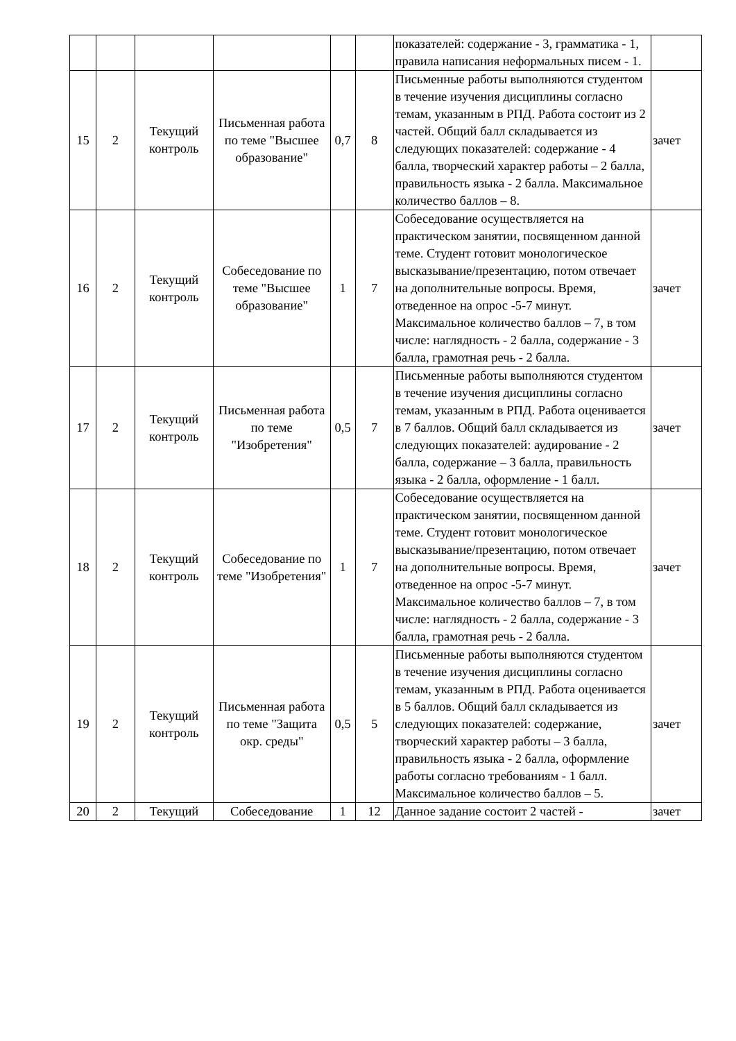| | | | | | | показателей: содержание - 3, грамматика - 1, правила написания неформальных писем - 1. | |
| 15 | 2 | Текущий контроль | Письменная работа по теме "Высшее образование" | 0,7 | 8 | Письменные работы выполняются студентом в течение изучения дисциплины согласно темам, указанным в РПД. Работа состоит из 2 частей. Общий балл складывается из следующих показателей: содержание - 4 балла, творческий характер работы – 2 балла, правильность языка - 2 балла. Максимальное количество баллов – 8. | зачет |
| 16 | 2 | Текущий контроль | Собеседование по теме "Высшее образование" | 1 | 7 | Собеседование осуществляется на практическом занятии, посвященном данной теме. Студент готовит монологическое высказывание/презентацию, потом отвечает на дополнительные вопросы. Время, отведенное на опрос -5-7 минут. Максимальное количество баллов – 7, в том числе: наглядность - 2 балла, содержание - 3 балла, грамотная речь - 2 балла. | зачет |
| 17 | 2 | Текущий контроль | Письменная работа по теме "Изобретения" | 0,5 | 7 | Письменные работы выполняются студентом в течение изучения дисциплины согласно темам, указанным в РПД. Работа оценивается в 7 баллов. Общий балл складывается из следующих показателей: аудирование - 2 балла, содержание – 3 балла, правильность языка - 2 балла, оформление - 1 балл. | зачет |
| 18 | 2 | Текущий контроль | Собеседование по теме "Изобретения" | 1 | 7 | Собеседование осуществляется на практическом занятии, посвященном данной теме. Студент готовит монологическое высказывание/презентацию, потом отвечает на дополнительные вопросы. Время, отведенное на опрос -5-7 минут. Максимальное количество баллов – 7, в том числе: наглядность - 2 балла, содержание - 3 балла, грамотная речь - 2 балла. | зачет |
| 19 | 2 | Текущий контроль | Письменная работа по теме "Защита окр. среды" | 0,5 | 5 | Письменные работы выполняются студентом в течение изучения дисциплины согласно темам, указанным в РПД. Работа оценивается в 5 баллов. Общий балл складывается из следующих показателей: содержание, творческий характер работы – 3 балла, правильность языка - 2 балла, оформление работы согласно требованиям - 1 балл. Максимальное количество баллов – 5. | зачет |
| 20 | 2 | Текущий | Собеседование | 1 | 12 | Данное задание состоит 2 частей - | зачет |